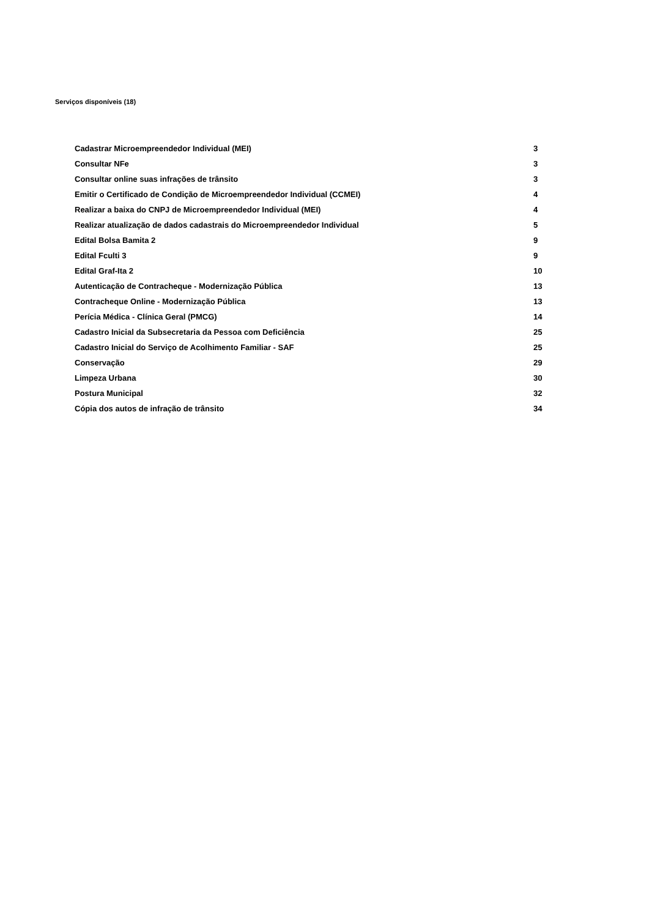Serviços disponíveis (18)
| Cadastrar Microempreendedor Individual (MEI) | 3 |
| Consultar NFe | 3 |
| Consultar online suas infrações de trânsito | 3 |
| Emitir o Certificado de Condição de Microempreendedor Individual (CCMEI) | 4 |
| Realizar a baixa do CNPJ de Microempreendedor Individual (MEI) | 4 |
| Realizar atualização de dados cadastrais do Microempreendedor Individual | 5 |
| Edital Bolsa Bamita 2 | 9 |
| Edital Fculti 3 | 9 |
| Edital Graf-Ita 2 | 10 |
| Autenticação de Contracheque - Modernização Pública | 13 |
| Contracheque Online - Modernização Pública | 13 |
| Perícia Médica - Clínica Geral (PMCG) | 14 |
| Cadastro Inicial da Subsecretaria da Pessoa com Deficiência | 25 |
| Cadastro Inicial do Serviço de Acolhimento Familiar - SAF | 25 |
| Conservação | 29 |
| Limpeza Urbana | 30 |
| Postura Municipal | 32 |
| Cópia dos autos de infração de trânsito | 34 |